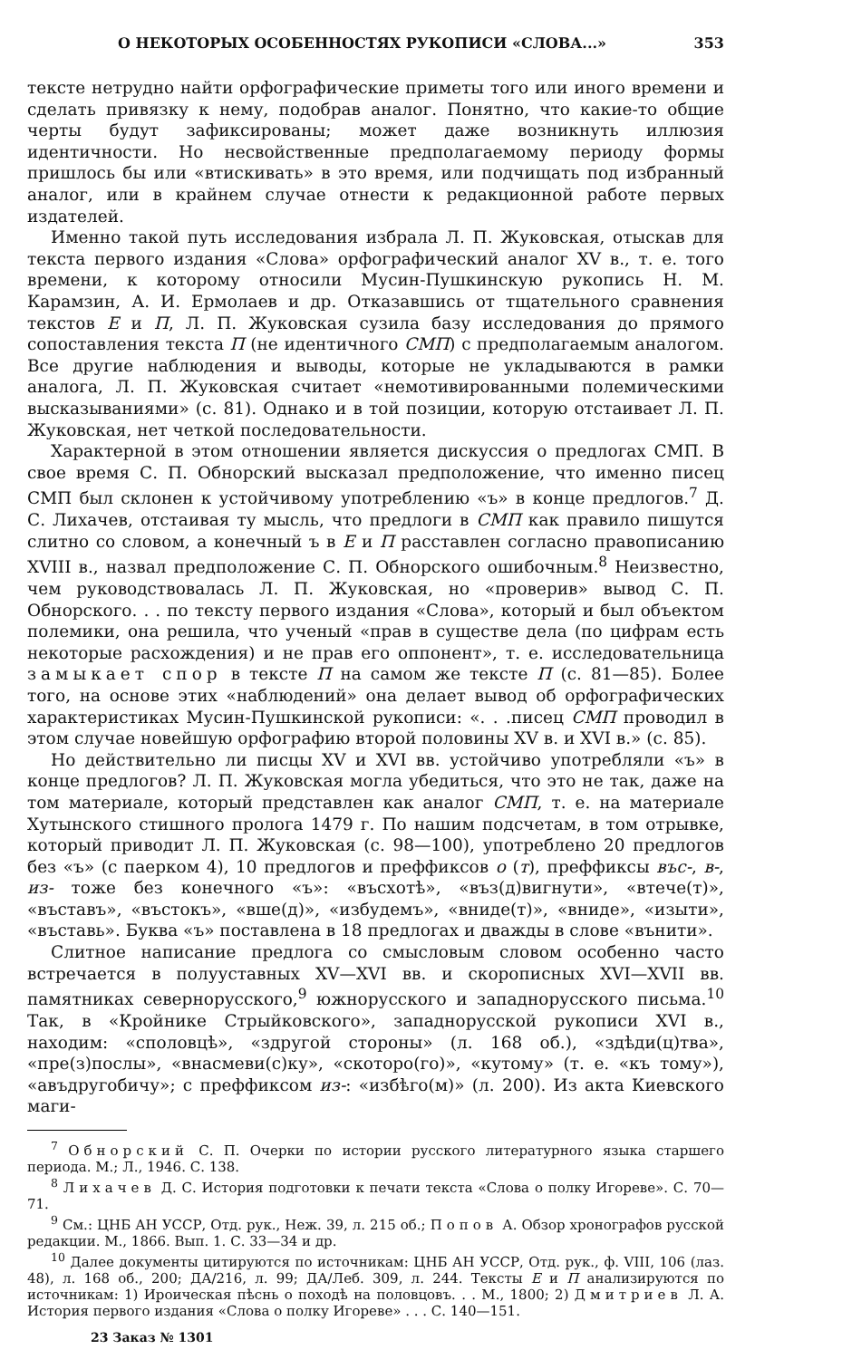О НЕКОТОРЫХ ОСОБЕННОСТЯХ РУКОПИСИ «СЛОВА...» 353
тексте нетрудно найти орфографические приметы того или иного времени и сделать привязку к нему, подобрав аналог. Понятно, что какие-то общие черты будут зафиксированы; может даже возникнуть иллюзия идентичности. Но несвойственные предполагаемому периоду формы пришлось бы или «втискивать» в это время, или подчищать под избранный аналог, или в крайнем случае отнести к редакционной работе первых издателей.
Именно такой путь исследования избрала Л. П. Жуковская, отыскав для текста первого издания «Слова» орфографический аналог XV в., т. е. того времени, к которому относили Мусин-Пушкинскую рукопись Н. М. Карамзин, А. И. Ермолаев и др. Отказавшись от тщательного сравнения текстов Е и П, Л. П. Жуковская сузила базу исследования до прямого сопоставления текста П (не идентичного СМП) с предполагаемым аналогом. Все другие наблюдения и выводы, которые не укладываются в рамки аналога, Л. П. Жуковская считает «немотивированными полемическими высказываниями» (с. 81). Однако и в той позиции, которую отстаивает Л. П. Жуковская, нет четкой последовательности.
Характерной в этом отношении является дискуссия о предлогах СМП. В свое время С. П. Обнорский высказал предположение, что именно писец СМП был склонен к устойчивому употреблению «ъ» в конце предлогов.<sup>7</sup> Д. С. Лихачев, отстаивая ту мысль, что предлоги в СМП как правило пишутся слитно со словом, а конечный ъ в Е и П расставлен согласно правописанию XVIII в., назвал предположение С. П. Обнорского ошибочным.<sup>8</sup> Неизвестно, чем руководствовалась Л. П. Жуковская, но «проверив» вывод С. П. Обнорского. . . по тексту первого издания «Слова», который и был объектом полемики, она решила, что ученый «прав в существе дела (по цифрам есть некоторые расхождения) и не прав его оппонент», т. е. исследовательница замыкает спор в тексте П на самом же тексте П (с. 81—85). Более того, на основе этих «наблюдений» она делает вывод об орфографических характеристиках Мусин-Пушкинской рукописи: «. . .писец СМП проводил в этом случае новейшую орфографию второй половины XV в. и XVI в.» (с. 85).
Но действительно ли писцы XV и XVI вв. устойчиво употребляли «ъ» в конце предлогов? Л. П. Жуковская могла убедиться, что это не так, даже на том материале, который представлен как аналог СМП, т. е. на материале Хутынского стишного пролога 1479 г. По нашим подсчетам, в том отрывке, который приводит Л. П. Жуковская (с. 98—100), употреблено 20 предлогов без «ъ» (с паерком 4), 10 предлогов и преффиксов о (т), преффиксы въс-, в-, из- тоже без конечного «ъ»: «въсхотѣ», «въз(д)вигнути», «втече(т)», «въставъ», «въстокъ», «вше(д)», «избудемъ», «вниде(т)», «вниде», «изыти», «въставь». Буква «ъ» поставлена в 18 предлогах и дважды в слове «вънити».
Слитное написание предлога со смысловым словом особенно часто встречается в полууставных XV—XVI вв. и скорописных XVI—XVII вв. памятниках севернорусского,<sup>9</sup> южнорусского и западнорусского письма.<sup>10</sup> Так, в «Кройнике Стрыйковского», западнорусской рукописи XVI в., находим: «споловцѣ», «здругой стороны» (л. 168 об.), «здѣди(ц)тва», «пре(з)послы», «внасмеви(с)ку», «скоторо(го)», «кутому» (т. е. «къ тому»), «авъдругобичу»; с преффиксом из-: «избѣго(м)» (л. 200). Из акта Киевского маги-
<sup>7</sup> Обнорский С. П. Очерки по истории русского литературного языка старшего периода. М.; Л., 1946. С. 138.
<sup>8</sup> Лихачев Д. С. История подготовки к печати текста «Слова о полку Игореве». С. 70—71.
<sup>9</sup> См.: ЦНБ АН УССР, Отд. рук., Неж. 39, л. 215 об.; Попов А. Обзор хронографов русской редакции. М., 1866. Вып. 1. С. 33—34 и др.
<sup>10</sup> Далее документы цитируются по источникам: ЦНБ АН УССР, Отд. рук., ф. VIII, 106 (лаз. 48), л. 168 об., 200; ДА/216, л. 99; ДА/Леб. 309, л. 244. Тексты Е и П анализируются по источникам: 1) Ироическая пѣснь о походѣ на половцовъ. . . М., 1800; 2) Дмитриев Л. А. История первого издания «Слова о полку Игореве» . . . С. 140—151.
23 Заказ № 1301